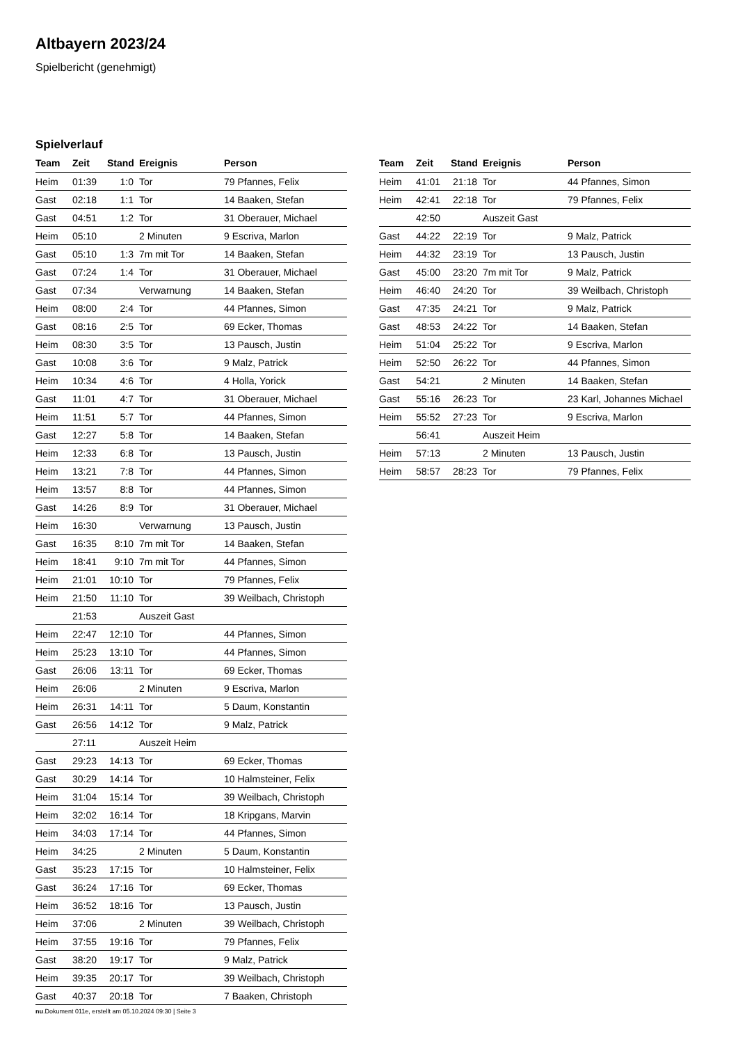Altbayern 2023/24
Spielbericht (genehmigt)
Spielverlauf
| Team | Zeit | Stand | Ereignis | Person |
| --- | --- | --- | --- | --- |
| Heim | 01:39 | 1:0 | Tor | 79 Pfannes, Felix |
| Gast | 02:18 | 1:1 | Tor | 14 Baaken, Stefan |
| Gast | 04:51 | 1:2 | Tor | 31 Oberauer, Michael |
| Heim | 05:10 | | 2 Minuten | 9 Escriva, Marlon |
| Gast | 05:10 | 1:3 | 7m mit Tor | 14 Baaken, Stefan |
| Gast | 07:24 | 1:4 | Tor | 31 Oberauer, Michael |
| Gast | 07:34 | | Verwarnung | 14 Baaken, Stefan |
| Heim | 08:00 | 2:4 | Tor | 44 Pfannes, Simon |
| Gast | 08:16 | 2:5 | Tor | 69 Ecker, Thomas |
| Heim | 08:30 | 3:5 | Tor | 13 Pausch, Justin |
| Gast | 10:08 | 3:6 | Tor | 9 Malz, Patrick |
| Heim | 10:34 | 4:6 | Tor | 4 Holla, Yorick |
| Gast | 11:01 | 4:7 | Tor | 31 Oberauer, Michael |
| Heim | 11:51 | 5:7 | Tor | 44 Pfannes, Simon |
| Gast | 12:27 | 5:8 | Tor | 14 Baaken, Stefan |
| Heim | 12:33 | 6:8 | Tor | 13 Pausch, Justin |
| Heim | 13:21 | 7:8 | Tor | 44 Pfannes, Simon |
| Heim | 13:57 | 8:8 | Tor | 44 Pfannes, Simon |
| Gast | 14:26 | 8:9 | Tor | 31 Oberauer, Michael |
| Heim | 16:30 | | Verwarnung | 13 Pausch, Justin |
| Gast | 16:35 | 8:10 | 7m mit Tor | 14 Baaken, Stefan |
| Heim | 18:41 | 9:10 | 7m mit Tor | 44 Pfannes, Simon |
| Heim | 21:01 | 10:10 | Tor | 79 Pfannes, Felix |
| Heim | 21:50 | 11:10 | Tor | 39 Weilbach, Christoph |
| | 21:53 | | Auszeit Gast | |
| Heim | 22:47 | 12:10 | Tor | 44 Pfannes, Simon |
| Heim | 25:23 | 13:10 | Tor | 44 Pfannes, Simon |
| Gast | 26:06 | 13:11 | Tor | 69 Ecker, Thomas |
| Heim | 26:06 | | 2 Minuten | 9 Escriva, Marlon |
| Heim | 26:31 | 14:11 | Tor | 5 Daum, Konstantin |
| Gast | 26:56 | 14:12 | Tor | 9 Malz, Patrick |
| | 27:11 | | Auszeit Heim | |
| Gast | 29:23 | 14:13 | Tor | 69 Ecker, Thomas |
| Gast | 30:29 | 14:14 | Tor | 10 Halmsteiner, Felix |
| Heim | 31:04 | 15:14 | Tor | 39 Weilbach, Christoph |
| Heim | 32:02 | 16:14 | Tor | 18 Kripgans, Marvin |
| Heim | 34:03 | 17:14 | Tor | 44 Pfannes, Simon |
| Heim | 34:25 | | 2 Minuten | 5 Daum, Konstantin |
| Gast | 35:23 | 17:15 | Tor | 10 Halmsteiner, Felix |
| Gast | 36:24 | 17:16 | Tor | 69 Ecker, Thomas |
| Heim | 36:52 | 18:16 | Tor | 13 Pausch, Justin |
| Heim | 37:06 | | 2 Minuten | 39 Weilbach, Christoph |
| Heim | 37:55 | 19:16 | Tor | 79 Pfannes, Felix |
| Gast | 38:20 | 19:17 | Tor | 9 Malz, Patrick |
| Heim | 39:35 | 20:17 | Tor | 39 Weilbach, Christoph |
| Gast | 40:37 | 20:18 | Tor | 7 Baaken, Christoph |
| Team | Zeit | Stand | Ereignis | Person |
| --- | --- | --- | --- | --- |
| Heim | 41:01 | 21:18 | Tor | 44 Pfannes, Simon |
| Heim | 42:41 | 22:18 | Tor | 79 Pfannes, Felix |
| | 42:50 | | Auszeit Gast | |
| Gast | 44:22 | 22:19 | Tor | 9 Malz, Patrick |
| Heim | 44:32 | 23:19 | Tor | 13 Pausch, Justin |
| Gast | 45:00 | 23:20 | 7m mit Tor | 9 Malz, Patrick |
| Heim | 46:40 | 24:20 | Tor | 39 Weilbach, Christoph |
| Gast | 47:35 | 24:21 | Tor | 9 Malz, Patrick |
| Gast | 48:53 | 24:22 | Tor | 14 Baaken, Stefan |
| Heim | 51:04 | 25:22 | Tor | 9 Escriva, Marlon |
| Heim | 52:50 | 26:22 | Tor | 44 Pfannes, Simon |
| Gast | 54:21 | | 2 Minuten | 14 Baaken, Stefan |
| Gast | 55:16 | 26:23 | Tor | 23 Karl, Johannes Michael |
| Heim | 55:52 | 27:23 | Tor | 9 Escriva, Marlon |
| | 56:41 | | Auszeit Heim | |
| Heim | 57:13 | | 2 Minuten | 13 Pausch, Justin |
| Heim | 58:57 | 28:23 | Tor | 79 Pfannes, Felix |
nu.Dokument 011e, erstellt am 05.10.2024 09:30 | Seite 3